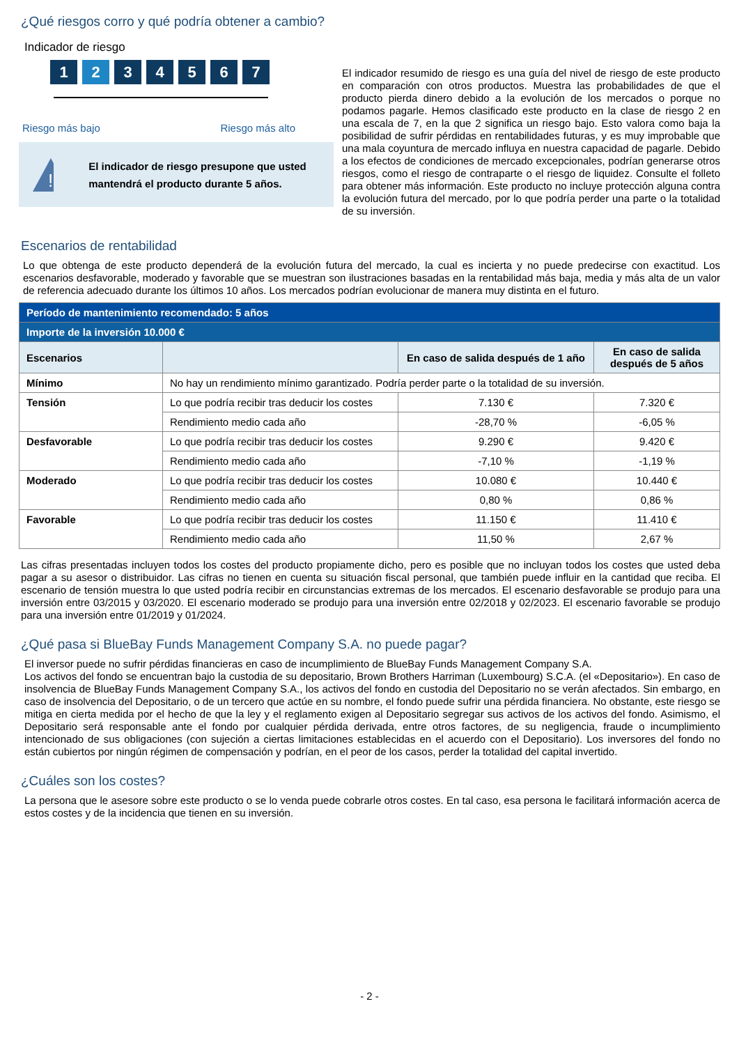¿Qué riesgos corro y qué podría obtener a cambio?
Indicador de riesgo
1 2 34567
Riesgo más bajo Riesgo más alto
!
El indicador de riesgo presupone que usted mantendrá el producto durante 5 años.
El indicador resumido de riesgo es una guía del nivel de riesgo de este producto en comparación con otros productos. Muestra las probabilidades de que el producto pierda dinero debido a la evolución de los mercados o porque no podamos pagarle. Hemos clasificado este producto en la clase de riesgo 2 en una escala de 7, en la que 2 significa un riesgo bajo. Esto valora como baja la posibilidad de sufrir pérdidas en rentabilidades futuras, y es muy improbable que una mala coyuntura de mercado influya en nuestra capacidad de pagarle. Debido a los efectos de condiciones de mercado excepcionales, podrían generarse otros riesgos, como el riesgo de contraparte o el riesgo de liquidez. Consulte el folleto para obtener más información. Este producto no incluye protección alguna contra la evolución futura del mercado, por lo que podría perder una parte o la totalidad de su inversión.
Escenarios de rentabilidad
Lo que obtenga de este producto dependerá de la evolución futura del mercado, la cual es incierta y no puede predecirse con exactitud. Los escenarios desfavorable, moderado y favorable que se muestran son ilustraciones basadas en la rentabilidad más baja, media y más alta de un valor de referencia adecuado durante los últimos 10 años. Los mercados podrían evolucionar de manera muy distinta en el futuro.
| Período de mantenimiento recomendado: 5 años | | | |
| Importe de la inversión 10.000 € | | | |
| Escenarios | | En caso de salida después de 1 año | En caso de salida después de 5 años |
| Mínimo | No hay un rendimiento mínimo garantizado. Podría perder parte o la totalidad de su inversión. | | |
| Tensión | Lo que podría recibir tras deducir los costes | 7.130 € | 7.320 € |
| | Rendimiento medio cada año | -28,70 % | -6,05 % |
| Desfavorable | Lo que podría recibir tras deducir los costes | 9.290 € | 9.420 € |
| | Rendimiento medio cada año | -7,10 % | -1,19 % |
| Moderado | Lo que podría recibir tras deducir los costes | 10.080 € | 10.440 € |
| | Rendimiento medio cada año | 0,80 % | 0,86 % |
| Favorable | Lo que podría recibir tras deducir los costes | 11.150 € | 11.410 € |
| | Rendimiento medio cada año | 11,50 % | 2,67 % |
Las cifras presentadas incluyen todos los costes del producto propiamente dicho, pero es posible que no incluyan todos los costes que usted deba pagar a su asesor o distribuidor. Las cifras no tienen en cuenta su situación fiscal personal, que también puede influir en la cantidad que reciba. El escenario de tensión muestra lo que usted podría recibir en circunstancias extremas de los mercados. El escenario desfavorable se produjo para una inversión entre 03/2015 y 03/2020. El escenario moderado se produjo para una inversión entre 02/2018 y 02/2023. El escenario favorable se produjo para una inversión entre 01/2019 y 01/2024.
¿Qué pasa si BlueBay Funds Management Company S.A. no puede pagar?
El inversor puede no sufrir pérdidas financieras en caso de incumplimiento de BlueBay Funds Management Company S.A.
Los activos del fondo se encuentran bajo la custodia de su depositario, Brown Brothers Harriman (Luxembourg) S.C.A. (el «Depositario»). En caso de insolvencia de BlueBay Funds Management Company S.A., los activos del fondo en custodia del Depositario no se verán afectados. Sin embargo, en caso de insolvencia del Depositario, o de un tercero que actúe en su nombre, el fondo puede sufrir una pérdida financiera. No obstante, este riesgo se mitiga en cierta medida por el hecho de que la ley y el reglamento exigen al Depositario segregar sus activos de los activos del fondo. Asimismo, el Depositario será responsable ante el fondo por cualquier pérdida derivada, entre otros factores, de su negligencia, fraude o incumplimiento intencionado de sus obligaciones (con sujeción a ciertas limitaciones establecidas en el acuerdo con el Depositario). Los inversores del fondo no están cubiertos por ningún régimen de compensación y podrían, en el peor de los casos, perder la totalidad del capital invertido.
¿Cuáles son los costes?
La persona que le asesore sobre este producto o se lo venda puede cobrarle otros costes. En tal caso, esa persona le facilitará información acerca de estos costes y de la incidencia que tienen en su inversión.
- 2 -